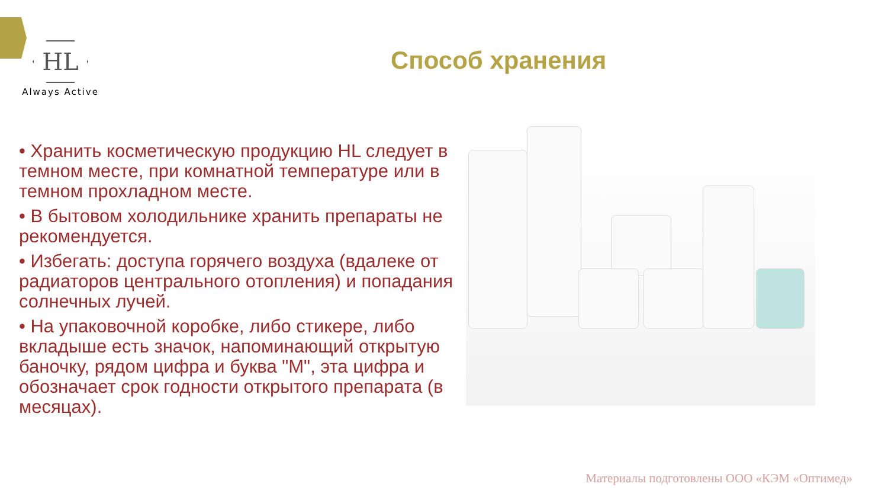HL
Always Active
Способ хранения
• Хранить косметическую продукцию HL следует в темном месте, при комнатной температуре или в темном прохладном месте.
• В бытовом холодильнике хранить препараты не рекомендуется.
• Избегать: доступа горячего воздуха (вдалеке от радиаторов центрального отопления) и попадания солнечных лучей.
• На упаковочной коробке, либо стикере, либо вкладыше есть значок, напоминающий открытую баночку, рядом цифра и буква "М", эта цифра и обозначает срок годности открытого препарата (в месяцах).
Материалы подготовлены ООО «КЭМ «Оптимед»